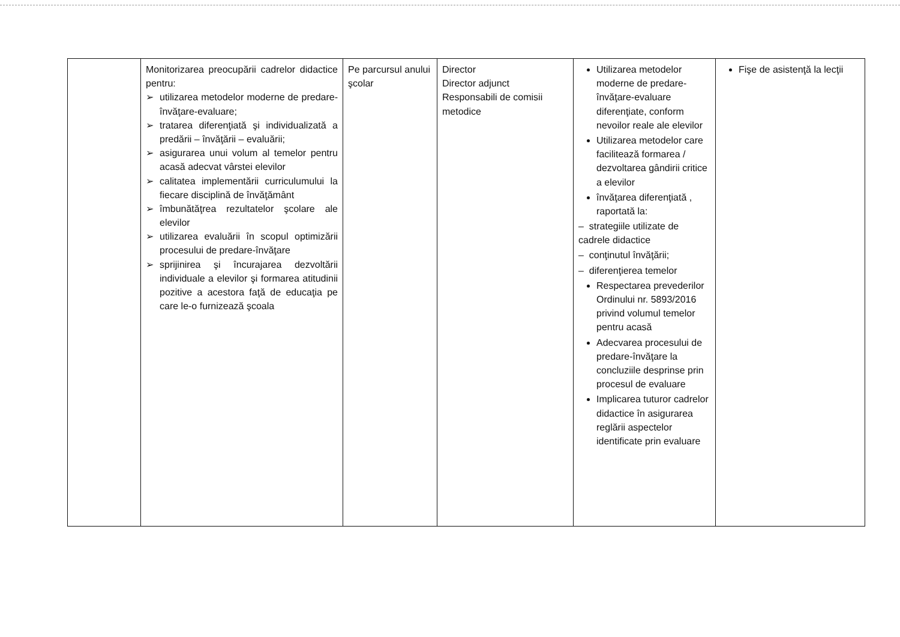| | Monitorizarea preocupării cadrelor didactice pentru: ➢ utilizarea metodelor moderne de predare-învăţare-evaluare; ➢ tratarea diferenţiată şi individualizată a predării – învăţării – evaluării; ➢ asigurarea unui volum al temelor pentru acasă adecvat vârstei elevilor ➢ calitatea implementării curriculumului la fiecare disciplină de învăţământ ➢ îmbunătăţrea rezultatelor şcolare ale elevilor ➢ utilizarea evaluării în scopul optimizării procesului de predare-învăţare ➢ sprijinirea şi încurajarea dezvoltării individuale a elevilor şi formarea atitudinii pozitive a acestora faţă de educaţia pe care le-o furnizează şcoala | Pe parcursul anului şcolar | Director Director adjunct Responsabili de comisii metodice | Utilizarea metodelor moderne de predare-învăţare-evaluare diferenţiate, conform nevoilor reale ale elevilor Utilizarea metodelor care facilitează formarea / dezvoltarea gândirii critice a elevilor învăţarea diferenţiată , raportată la: – strategiile utilizate de cadrele didactice – conţinutul învăţării; – diferenţierea temelor Respectarea prevederilor Ordinului nr. 5893/2016 privind volumul temelor pentru acasă Adecvarea procesului de predare-învăţare la concluziile desprinse prin procesul de evaluare Implicarea tuturor cadrelor didactice în asigurarea reglării aspectelor identificate prin evaluare | Fişe de asistenţă la lecţii |